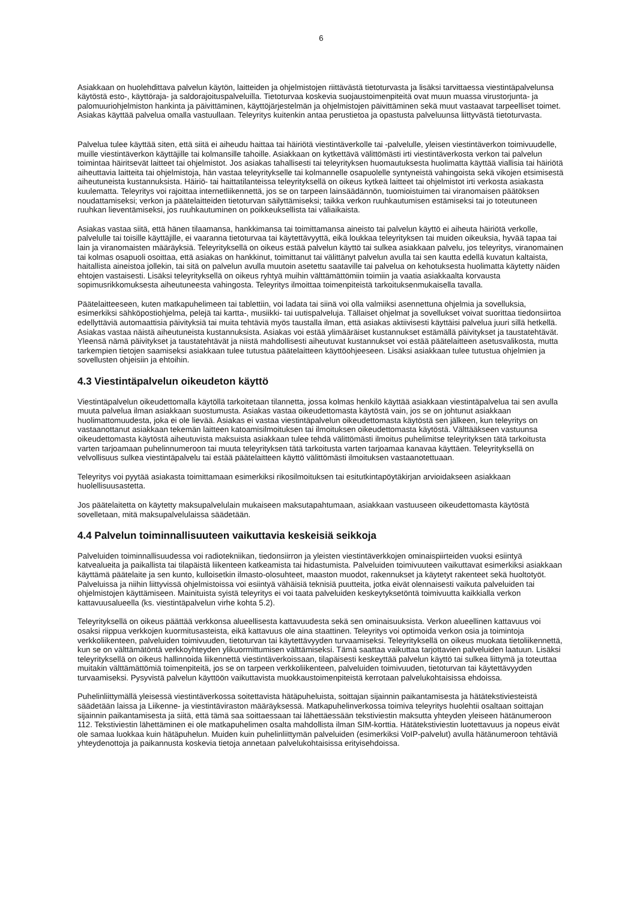6
Asiakkaan on huolehdittava palvelun käytön, laitteiden ja ohjelmistojen riittävästä tietoturvasta ja lisäksi tarvittaessa viestintäpalvelunsa käytöstä esto-, käyttöraja- ja saldorajoituspalveluilla. Tietoturvaa koskevia suojaustoimenpiteitä ovat muun muassa virustorjunta- ja palomuuriohjelmiston hankinta ja päivittäminen, käyttöjärjestelmän ja ohjelmistojen päivittäminen sekä muut vastaavat tarpeelliset toimet. Asiakas käyttää palvelua omalla vastuullaan. Teleyritys kuitenkin antaa perustietoa ja opastusta palveluunsa liittyvästä tietoturvasta.
Palvelua tulee käyttää siten, että siitä ei aiheudu haittaa tai häiriötä viestintäverkolle tai -palvelulle, yleisen viestintäverkon toimivuudelle, muille viestintäverkon käyttäjille tai kolmansille tahoille. Asiakkaan on kytkettävä välittömästi irti viestintäverkosta verkon tai palvelun toimintaa häiritsevät laitteet tai ohjelmistot. Jos asiakas tahallisesti tai teleyrityksen huomautuksesta huolimatta käyttää viallisia tai häiriötä aiheuttavia laitteita tai ohjelmistoja, hän vastaa teleyritykselle tai kolmannelle osapuolelle syntyneistä vahingoista sekä vikojen etsimisestä aiheutuneista kustannuksista. Häiriö- tai haittatilanteissa teleyrityksellä on oikeus kytkeä laitteet tai ohjelmistot irti verkosta asiakasta kuulematta. Teleyritys voi rajoittaa internetliikennettä, jos se on tarpeen lainsäädännön, tuomioistuimen tai viranomaisen päätöksen noudattamiseksi; verkon ja päätelaitteiden tietoturvan säilyttämiseksi; taikka verkon ruuhkautumisen estämiseksi tai jo toteutuneen ruuhkan lieventämiseksi, jos ruuhkautuminen on poikkeuksellista tai väliaikaista.
Asiakas vastaa siitä, että hänen tilaamansa, hankkimansa tai toimittamansa aineisto tai palvelun käyttö ei aiheuta häiriötä verkolle, palvelulle tai toisille käyttäjille, ei vaaranna tietoturvaa tai käytettävyyttä, eikä loukkaa teleyrityksen tai muiden oikeuksia, hyvää tapaa tai lain ja viranomaisten määräyksiä. Teleyrityksellä on oikeus estää palvelun käyttö tai sulkea asiakkaan palvelu, jos teleyritys, viranomainen tai kolmas osapuoli osoittaa, että asiakas on hankkinut, toimittanut tai välittänyt palvelun avulla tai sen kautta edellä kuvatun kaltaista, haitallista aineistoa jollekin, tai sitä on palvelun avulla muutoin asetettu saataville tai palvelua on kehotuksesta huolimatta käytetty näiden ehtojen vastaisesti. Lisäksi teleyrityksellä on oikeus ryhtyä muihin välttämättömiin toimiin ja vaatia asiakkaalta korvausta sopimusrikkomuksesta aiheutuneesta vahingosta. Teleyritys ilmoittaa toimenpiteistä tarkoituksenmukaisella tavalla.
Päätelaitteeseen, kuten matkapuhelimeen tai tablettiin, voi ladata tai siinä voi olla valmiiksi asennettuna ohjelmia ja sovelluksia, esimerkiksi sähköpostiohjelma, pelejä tai kartta-, musiikki- tai uutispalveluja. Tällaiset ohjelmat ja sovellukset voivat suorittaa tiedonsiirtoa edellyttäviä automaattisia päivityksiä tai muita tehtäviä myös taustalla ilman, että asiakas aktiivisesti käyttäisi palvelua juuri sillä hetkellä. Asiakas vastaa näistä aiheutuneista kustannuksista. Asiakas voi estää ylimääräiset kustannukset estämällä päivitykset ja taustatehtävät. Yleensä nämä päivitykset ja taustatehtävät ja niistä mahdollisesti aiheutuvat kustannukset voi estää päätelaitteen asetusvalikosta, mutta tarkempien tietojen saamiseksi asiakkaan tulee tutustua päätelaitteen käyttöohjeeseen. Lisäksi asiakkaan tulee tutustua ohjelmien ja sovellusten ohjeisiin ja ehtoihin.
4.3 Viestintäpalvelun oikeudeton käyttö
Viestintäpalvelun oikeudettomalla käytöllä tarkoitetaan tilannetta, jossa kolmas henkilö käyttää asiakkaan viestintäpalvelua tai sen avulla muuta palvelua ilman asiakkaan suostumusta. Asiakas vastaa oikeudettomasta käytöstä vain, jos se on johtunut asiakkaan huolimattomuudesta, joka ei ole lievää. Asiakas ei vastaa viestintäpalvelun oikeudettomasta käytöstä sen jälkeen, kun teleyritys on vastaanottanut asiakkaan tekemän laitteen katoamisilmoituksen tai ilmoituksen oikeudettomasta käytöstä. Välttääkseen vastuunsa oikeudettomasta käytöstä aiheutuvista maksuista asiakkaan tulee tehdä välittömästi ilmoitus puhelimitse teleyrityksen tätä tarkoitusta varten tarjoamaan puhelinnumeroon tai muuta teleyrityksen tätä tarkoitusta varten tarjoamaa kanavaa käyttäen. Teleyrityksellä on velvollisuus sulkea viestintäpalvelu tai estää päätelaitteen käyttö välittömästi ilmoituksen vastaanotettuaan.
Teleyritys voi pyytää asiakasta toimittamaan esimerkiksi rikosilmoituksen tai esitutkintapöytäkirjan arvioidakseen asiakkaan huolellisuusastetta.
Jos päätelaitetta on käytetty maksupalvelulain mukaiseen maksutapahtumaan, asiakkaan vastuuseen oikeudettomasta käytöstä sovelletaan, mitä maksupalvelulaissa säädetään.
4.4 Palvelun toiminnallisuuteen vaikuttavia keskeisiä seikkoja
Palveluiden toiminnallisuudessa voi radiotekniikan, tiedonsiirron ja yleisten viestintäverkkojen ominaispiirteiden vuoksi esiintyä katvealueita ja paikallista tai tilapäistä liikenteen katkeamista tai hidastumista. Palveluiden toimivuuteen vaikuttavat esimerkiksi asiakkaan käyttämä päätelaite ja sen kunto, kulloisetkin ilmasto-olosuhteet, maaston muodot, rakennukset ja käytetyt rakenteet sekä huoltotyöt. Palveluissa ja niihin liittyvissä ohjelmistoissa voi esiintyä vähäisiä teknisiä puutteita, jotka eivät olennaisesti vaikuta palveluiden tai ohjelmistojen käyttämiseen. Mainituista syistä teleyritys ei voi taata palveluiden keskeytyksetöntä toimivuutta kaikkialla verkon kattavuusalueella (ks. viestintäpalvelun virhe kohta 5.2).
Teleyrityksellä on oikeus päättää verkkonsa alueellisesta kattavuudesta sekä sen ominaisuuksista. Verkon alueellinen kattavuus voi osaksi riippua verkkojen kuormitusasteista, eikä kattavuus ole aina staattinen. Teleyritys voi optimoida verkon osia ja toimintoja verkkoliikenteen, palveluiden toimivuuden, tietoturvan tai käytettävyyden turvaamiseksi. Teleyrityksellä on oikeus muokata tietoliikennettä, kun se on välttämätöntä verkkoyhteyden ylikuormittumisen välttämiseksi. Tämä saattaa vaikuttaa tarjottavien palveluiden laatuun. Lisäksi teleyrityksellä on oikeus hallinnoida liikennettä viestintäverkoissaan, tilapäisesti keskeyttää palvelun käyttö tai sulkea liittymä ja toteuttaa muitakin välttämättömiä toimenpiteitä, jos se on tarpeen verkkoliikenteen, palveluiden toimivuuden, tietoturvan tai käytettävyyden turvaamiseksi. Pysyvistä palvelun käyttöön vaikuttavista muokkaustoimenpiteistä kerrotaan palvelukohtaisissa ehdoissa.
Puhelinliittymällä yleisessä viestintäverkossa soitettavista hätäpuheluista, soittajan sijainnin paikantamisesta ja hätätekstiviesteistä säädetään laissa ja Liikenne- ja viestintäviraston määräyksessä. Matkapuhelinverkossa toimiva teleyritys huolehtii osaltaan soittajan sijainnin paikantamisesta ja siitä, että tämä saa soittaessaan tai lähettäessään tekstiviestin maksutta yhteyden yleiseen hätänumeroon 112. Tekstiviestin lähettäminen ei ole matkapuhelimen osalta mahdollista ilman SIM-korttia. Hätätekstiviestin luotettavuus ja nopeus eivät ole samaa luokkaa kuin hätäpuhelun. Muiden kuin puhelinliittymän palveluiden (esimerkiksi VoIP-palvelut) avulla hätänumeroon tehtäviä yhteydenottoja ja paikannusta koskevia tietoja annetaan palvelukohtaisissa erityisehdoissa.